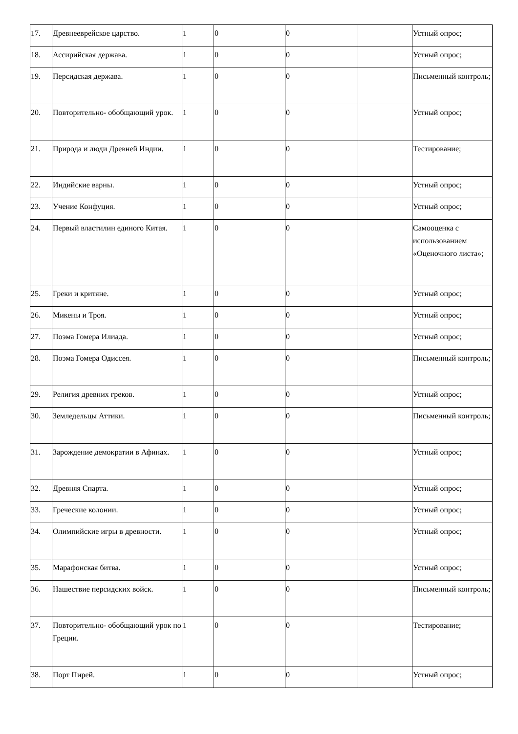| 17. | Древнееврейское царство. | 1 | 0 | 0 | | Устный опрос; |
| 18. | Ассирийская держава. | 1 | 0 | 0 | | Устный опрос; |
| 19. | Персидская держава. | 1 | 0 | 0 | | Письменный контроль; |
| 20. | Повторительно- обобщающий урок. | 1 | 0 | 0 | | Устный опрос; |
| 21. | Природа и люди Древней Индии. | 1 | 0 | 0 | | Тестирование; |
| 22. | Индийские варны. | 1 | 0 | 0 | | Устный опрос; |
| 23. | Учение Конфуция. | 1 | 0 | 0 | | Устный опрос; |
| 24. | Первый властилин единого Китая. | 1 | 0 | 0 | | Самооценка с использованием «Оценочного листа»; |
| 25. | Греки и критяне. | 1 | 0 | 0 | | Устный опрос; |
| 26. | Микены и Троя. | 1 | 0 | 0 | | Устный опрос; |
| 27. | Поэма Гомера Илиада. | 1 | 0 | 0 | | Устный опрос; |
| 28. | Поэма Гомера Одиссея. | 1 | 0 | 0 | | Письменный контроль; |
| 29. | Религия древних греков. | 1 | 0 | 0 | | Устный опрос; |
| 30. | Земледельцы Аттики. | 1 | 0 | 0 | | Письменный контроль; |
| 31. | Зарождение демократии в Афинах. | 1 | 0 | 0 | | Устный опрос; |
| 32. | Древняя Спарта. | 1 | 0 | 0 | | Устный опрос; |
| 33. | Греческие колонии. | 1 | 0 | 0 | | Устный опрос; |
| 34. | Олимпийские игры в древности. | 1 | 0 | 0 | | Устный опрос; |
| 35. | Марафонская битва. | 1 | 0 | 0 | | Устный опрос; |
| 36. | Нашествие персидских войск. | 1 | 0 | 0 | | Письменный контроль; |
| 37. | Повторительно- обобщающий урок по Греции. | 1 | 0 | 0 | | Тестирование; |
| 38. | Порт Пирей. | 1 | 0 | 0 | | Устный опрос; |